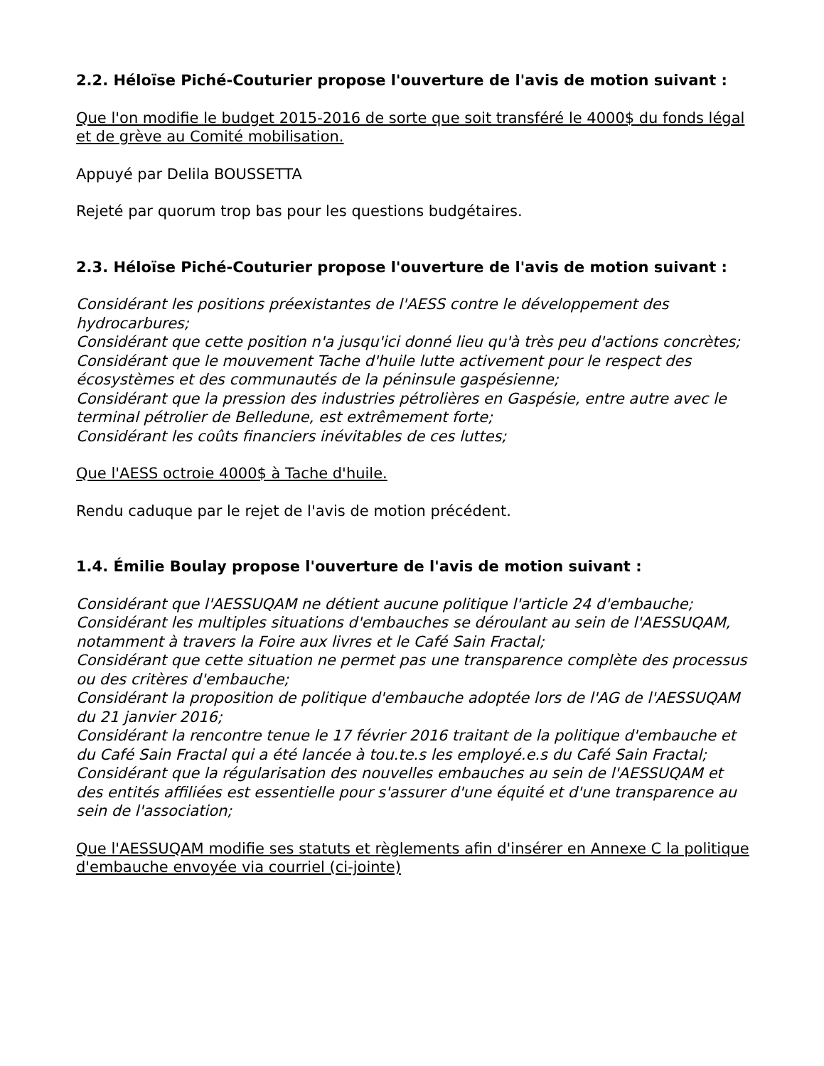2.2. Héloïse Piché-Couturier propose l'ouverture de l'avis de motion suivant :
Que l'on modifie le budget 2015-2016 de sorte que soit transféré le 4000$ du fonds légal et de grève au Comité mobilisation.
Appuyé par Delila BOUSSETTA
Rejeté par quorum trop bas pour les questions budgétaires.
2.3. Héloïse Piché-Couturier propose l'ouverture de l'avis de motion suivant :
Considérant les positions préexistantes de l'AESS contre le développement des hydrocarbures;
Considérant que cette position n'a jusqu'ici donné lieu qu'à très peu d'actions concrètes;
Considérant que le mouvement Tache d'huile lutte activement pour le respect des écosystèmes et des communautés de la péninsule gaspésienne;
Considérant que la pression des industries pétrolières en Gaspésie, entre autre avec le terminal pétrolier de Belledune, est extrêmement forte;
Considérant les coûts financiers inévitables de ces luttes;
Que l'AESS octroie 4000$ à Tache d'huile.
Rendu caduque par le rejet de l'avis de motion précédent.
1.4. Émilie Boulay propose l'ouverture de l'avis de motion suivant :
Considérant que l'AESSUQAM ne détient aucune politique l'article 24 d'embauche;
Considérant les multiples situations d'embauches se déroulant au sein de l'AESSUQAM, notamment à travers la Foire aux livres et le Café Sain Fractal;
Considérant que cette situation ne permet pas une transparence complète des processus ou des critères d'embauche;
Considérant la proposition de politique d'embauche adoptée lors de l'AG de l'AESSUQAM du 21 janvier 2016;
Considérant la rencontre tenue le 17 février 2016 traitant de la politique d'embauche et du Café Sain Fractal qui a été lancée à tou.te.s les employé.e.s du Café Sain Fractal;
Considérant que la régularisation des nouvelles embauches au sein de l'AESSUQAM et des entités affiliées est essentielle pour s'assurer d'une équité et d'une transparence au sein de l'association;
Que l'AESSUQAM modifie ses statuts et règlements afin d'insérer en Annexe C la politique d'embauche envoyée via courriel (ci-jointe)